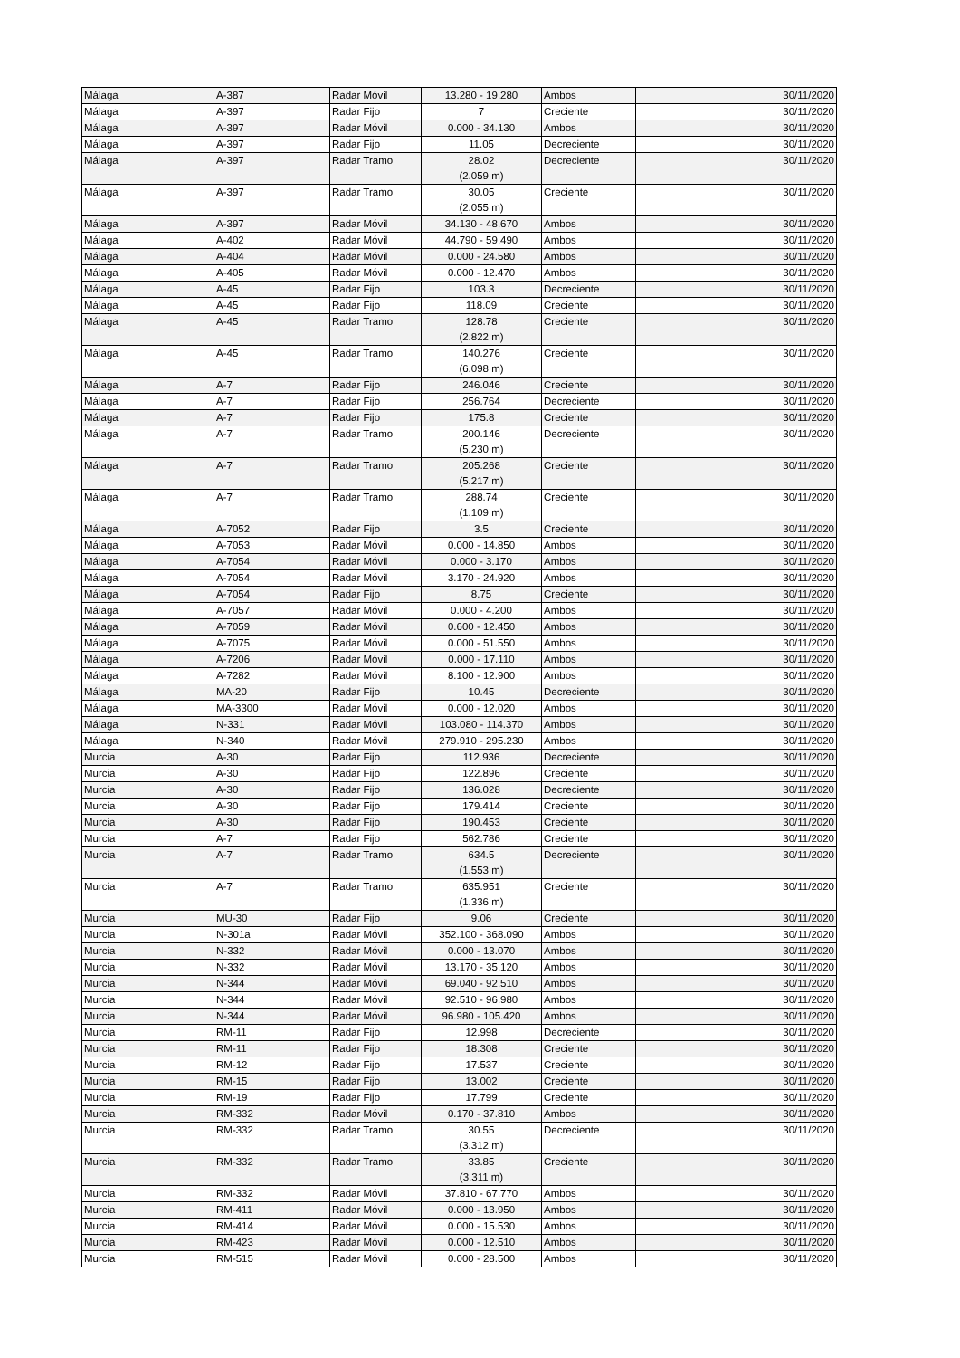| Málaga | A-387 | Radar Móvil | 13.280 - 19.280 | Ambos | 30/11/2020 |
| Málaga | A-397 | Radar Fijo | 7 | Creciente | 30/11/2020 |
| Málaga | A-397 | Radar Móvil | 0.000 - 34.130 | Ambos | 30/11/2020 |
| Málaga | A-397 | Radar Fijo | 11.05 | Decreciente | 30/11/2020 |
| Málaga | A-397 | Radar Tramo | 28.02 (2.059 m) | Decreciente | 30/11/2020 |
| Málaga | A-397 | Radar Tramo | 30.05 (2.055 m) | Creciente | 30/11/2020 |
| Málaga | A-397 | Radar Móvil | 34.130 - 48.670 | Ambos | 30/11/2020 |
| Málaga | A-402 | Radar Móvil | 44.790 - 59.490 | Ambos | 30/11/2020 |
| Málaga | A-404 | Radar Móvil | 0.000 - 24.580 | Ambos | 30/11/2020 |
| Málaga | A-405 | Radar Móvil | 0.000 - 12.470 | Ambos | 30/11/2020 |
| Málaga | A-45 | Radar Fijo | 103.3 | Decreciente | 30/11/2020 |
| Málaga | A-45 | Radar Fijo | 118.09 | Creciente | 30/11/2020 |
| Málaga | A-45 | Radar Tramo | 128.78 (2.822 m) | Creciente | 30/11/2020 |
| Málaga | A-45 | Radar Tramo | 140.276 (6.098 m) | Creciente | 30/11/2020 |
| Málaga | A-7 | Radar Fijo | 246.046 | Creciente | 30/11/2020 |
| Málaga | A-7 | Radar Fijo | 256.764 | Decreciente | 30/11/2020 |
| Málaga | A-7 | Radar Fijo | 175.8 | Creciente | 30/11/2020 |
| Málaga | A-7 | Radar Tramo | 200.146 (5.230 m) | Decreciente | 30/11/2020 |
| Málaga | A-7 | Radar Tramo | 205.268 (5.217 m) | Creciente | 30/11/2020 |
| Málaga | A-7 | Radar Tramo | 288.74 (1.109 m) | Creciente | 30/11/2020 |
| Málaga | A-7052 | Radar Fijo | 3.5 | Creciente | 30/11/2020 |
| Málaga | A-7053 | Radar Móvil | 0.000 - 14.850 | Ambos | 30/11/2020 |
| Málaga | A-7054 | Radar Móvil | 0.000 - 3.170 | Ambos | 30/11/2020 |
| Málaga | A-7054 | Radar Móvil | 3.170 - 24.920 | Ambos | 30/11/2020 |
| Málaga | A-7054 | Radar Fijo | 8.75 | Creciente | 30/11/2020 |
| Málaga | A-7057 | Radar Móvil | 0.000 - 4.200 | Ambos | 30/11/2020 |
| Málaga | A-7059 | Radar Móvil | 0.600 - 12.450 | Ambos | 30/11/2020 |
| Málaga | A-7075 | Radar Móvil | 0.000 - 51.550 | Ambos | 30/11/2020 |
| Málaga | A-7206 | Radar Móvil | 0.000 - 17.110 | Ambos | 30/11/2020 |
| Málaga | A-7282 | Radar Móvil | 8.100 - 12.900 | Ambos | 30/11/2020 |
| Málaga | MA-20 | Radar Fijo | 10.45 | Decreciente | 30/11/2020 |
| Málaga | MA-3300 | Radar Móvil | 0.000 - 12.020 | Ambos | 30/11/2020 |
| Málaga | N-331 | Radar Móvil | 103.080 - 114.370 | Ambos | 30/11/2020 |
| Málaga | N-340 | Radar Móvil | 279.910 - 295.230 | Ambos | 30/11/2020 |
| Murcia | A-30 | Radar Fijo | 112.936 | Decreciente | 30/11/2020 |
| Murcia | A-30 | Radar Fijo | 122.896 | Creciente | 30/11/2020 |
| Murcia | A-30 | Radar Fijo | 136.028 | Decreciente | 30/11/2020 |
| Murcia | A-30 | Radar Fijo | 179.414 | Creciente | 30/11/2020 |
| Murcia | A-30 | Radar Fijo | 190.453 | Creciente | 30/11/2020 |
| Murcia | A-7 | Radar Fijo | 562.786 | Creciente | 30/11/2020 |
| Murcia | A-7 | Radar Tramo | 634.5 (1.553 m) | Decreciente | 30/11/2020 |
| Murcia | A-7 | Radar Tramo | 635.951 (1.336 m) | Creciente | 30/11/2020 |
| Murcia | MU-30 | Radar Fijo | 9.06 | Creciente | 30/11/2020 |
| Murcia | N-301a | Radar Móvil | 352.100 - 368.090 | Ambos | 30/11/2020 |
| Murcia | N-332 | Radar Móvil | 0.000 - 13.070 | Ambos | 30/11/2020 |
| Murcia | N-332 | Radar Móvil | 13.170 - 35.120 | Ambos | 30/11/2020 |
| Murcia | N-344 | Radar Móvil | 69.040 - 92.510 | Ambos | 30/11/2020 |
| Murcia | N-344 | Radar Móvil | 92.510 - 96.980 | Ambos | 30/11/2020 |
| Murcia | N-344 | Radar Móvil | 96.980 - 105.420 | Ambos | 30/11/2020 |
| Murcia | RM-11 | Radar Fijo | 12.998 | Decreciente | 30/11/2020 |
| Murcia | RM-11 | Radar Fijo | 18.308 | Creciente | 30/11/2020 |
| Murcia | RM-12 | Radar Fijo | 17.537 | Creciente | 30/11/2020 |
| Murcia | RM-15 | Radar Fijo | 13.002 | Creciente | 30/11/2020 |
| Murcia | RM-19 | Radar Fijo | 17.799 | Creciente | 30/11/2020 |
| Murcia | RM-332 | Radar Móvil | 0.170 - 37.810 | Ambos | 30/11/2020 |
| Murcia | RM-332 | Radar Tramo | 30.55 (3.312 m) | Decreciente | 30/11/2020 |
| Murcia | RM-332 | Radar Tramo | 33.85 (3.311 m) | Creciente | 30/11/2020 |
| Murcia | RM-332 | Radar Móvil | 37.810 - 67.770 | Ambos | 30/11/2020 |
| Murcia | RM-411 | Radar Móvil | 0.000 - 13.950 | Ambos | 30/11/2020 |
| Murcia | RM-414 | Radar Móvil | 0.000 - 15.530 | Ambos | 30/11/2020 |
| Murcia | RM-423 | Radar Móvil | 0.000 - 12.510 | Ambos | 30/11/2020 |
| Murcia | RM-515 | Radar Móvil | 0.000 - 28.500 | Ambos | 30/11/2020 |